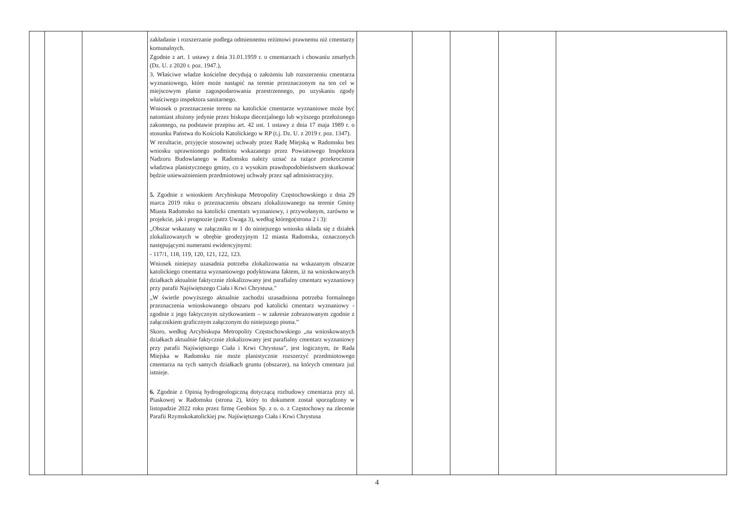| | | | zakładanie i rozszerzanie podlega odmiennemu reżimowi prawnemu niż cmentarzy komunalnych. Zgodnie z art. 1 ustawy z dnia 31.01.1959 r. o cmentarzach i chowaniu zmarłych (Dz. U. z 2020 r. poz. 1947.), 3. Właściwe władze kościelne decydują o założeniu lub rozszerzeniu cmentarza wyznaniowego, które może nastąpić na terenie przeznaczonym na ten cel w miejscowym planie zagospodarowania przestrzennego, po uzyskaniu zgody właściwego inspektora sanitarnego. Wniosek o przeznaczenie terenu na katolickie cmentarze wyznaniowe może być natomiast złożony jedynie przez biskupa diecezjalnego lub wyższego przełożonego zakonnego, na podstawie przepisu art. 42 ust. 1 ustawy z dnia 17 maja 1989 r. o stosunku Państwa do Kościoła Katolickiego w RP (t.j. Dz. U. z 2019 r. poz. 1347). W rezultacie, przyjęcie stosownej uchwały przez Radę Miejską w Radomsku bez wniosku uprawnionego podmiotu wskazanego przez Powiatowego Inspektora Nadzoru Budowlanego w Radomsku należy uznać za rażące przekroczenie władztwa planistycznego gminy, co z wysokim prawdopodobieństwem skutkować będzie unieważnieniem przedmiotowej uchwały przez sąd administracyjny. 5. Zgodnie z wnioskiem Arcybiskupa Metropolity Częstochowskiego z dnia 29 marca 2019 roku o przeznaczeniu obszaru zlokalizowanego na terenie Gminy Miasta Radomsko na katolicki cmentarz wyznaniowy, i przywołanym, zarówno w projekcie, jak i prognozie (patrz Uwaga 3), według którego(strona 2 i 3): „Obszar wskazany w załączniku nr 1 do niniejszego wniosku składa się z działek zlokalizowanych w obrębie geodezyjnym 12 miasta Radomska, oznaczonych następującymi numerami ewidencyjnymi: - 117/1, 118, 119, 120, 121, 122, 123. Wniosek niniejszy uzasadnia potrzeba zlokalizowania na wskazanym obszarze katolickiego cmentarza wyznaniowego podyktowana faktem, iż na wnioskowanych działkach aktualnie faktycznie zlokalizowany jest parafialny cmentarz wyznaniowy przy parafii Najświętszego Ciała i Krwi Chrystusa." „W świetle powyższego aktualnie zachodzi uzasadniona potrzeba formalnego przeznaczenia wnioskowanego obszaru pod katolicki cmentarz wyznaniowy - zgodnie z jego faktycznym użytkowaniem – w zakresie zobrazowanym zgodnie z załącznikiem graficznym załączonym do niniejszego pisma.” Skoro, według Arcybiskupa Metropolity Częstochowskiego „na wnioskowanych działkach aktualnie faktycznie zlokalizowany jest parafialny cmentarz wyznaniowy przy parafii Najświętszego Ciała i Krwi Chrystusa”, jest logicznym, że Rada Miejska w Radomsku nie może planistycznie rozszerzyć przedmiotowego cmentarza na tych samych działkach gruntu (obszarze), na których cmentarz już istnieje. 6. Zgodnie z Opinią hydrogeologiczną dotyczącą rozbudowy cmentarza przy ul. Piaskowej w Radomsku (strona 2), który to dokument został sporządzony w listopadzie 2022 roku przez firmę Geobios Sp. z o. o. z Częstochowy na zlecenie Parafii Rzymskokatolickiej pw. Najświętszego Ciała i Krwi Chrystusa | | | | | |
4